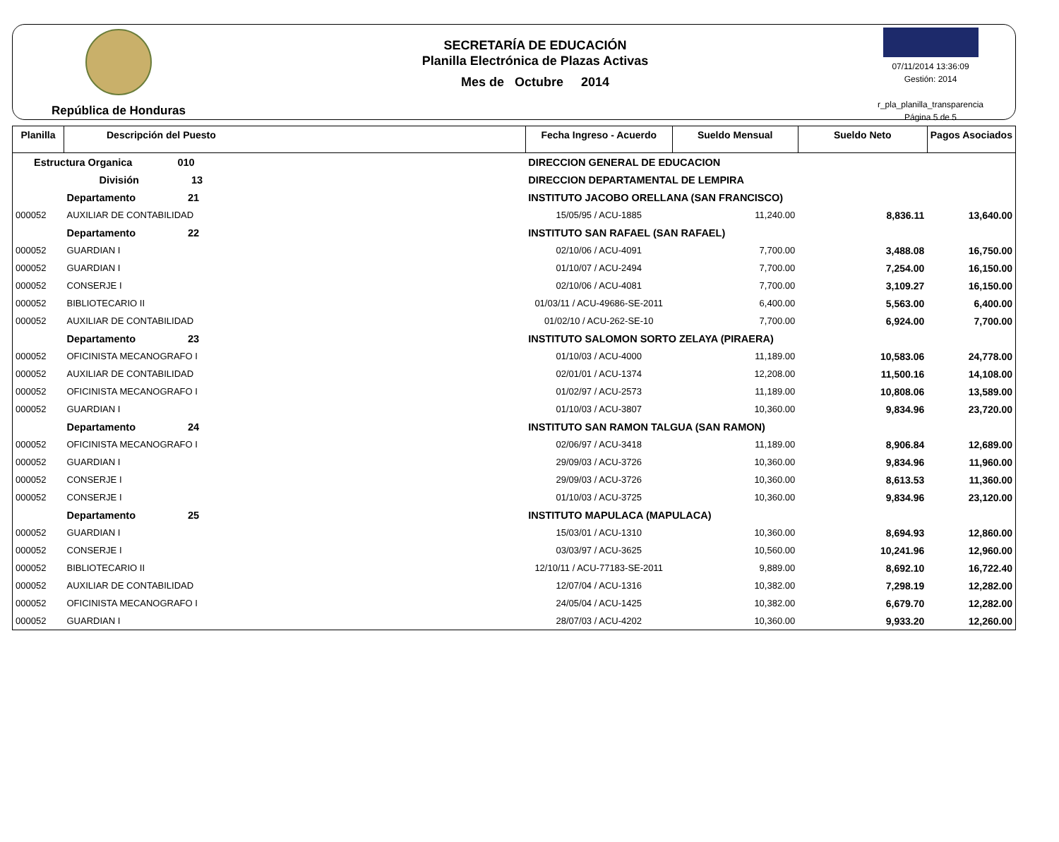República de Honduras
SECRETARÍA DE EDUCACIÓN
Planilla Electrónica de Plazas Activas
Mes de Octubre 2014
07/11/2014 13:36:09
Gestión: 2014
r_pla_planilla_transparencia
Página 5 de 5
| Planilla | Descripción del Puesto | | Fecha Ingreso - Acuerdo | Sueldo Mensual | Sueldo Neto | Pagos Asociados |
| --- | --- | --- | --- | --- | --- | --- |
| Estructura Organica 010 | | DIRECCION GENERAL DE EDUCACION | | | | |
| | División 13 | DIRECCION DEPARTAMENTAL DE LEMPIRA | | | | |
| | Departamento 21 | INSTITUTO JACOBO ORELLANA (SAN FRANCISCO) | | | | |
| 000052 | AUXILIAR DE CONTABILIDAD | | 15/05/95 / ACU-1885 | 11,240.00 | 8,836.11 | 13,640.00 |
| | Departamento 22 | INSTITUTO SAN RAFAEL (SAN RAFAEL) | | | | |
| 000052 | GUARDIAN I | | 02/10/06 / ACU-4091 | 7,700.00 | 3,488.08 | 16,750.00 |
| 000052 | GUARDIAN I | | 01/10/07 / ACU-2494 | 7,700.00 | 7,254.00 | 16,150.00 |
| 000052 | CONSERJE I | | 02/10/06 / ACU-4081 | 7,700.00 | 3,109.27 | 16,150.00 |
| 000052 | BIBLIOTECARIO II | | 01/03/11 / ACU-49686-SE-2011 | 6,400.00 | 5,563.00 | 6,400.00 |
| 000052 | AUXILIAR DE CONTABILIDAD | | 01/02/10 / ACU-262-SE-10 | 7,700.00 | 6,924.00 | 7,700.00 |
| | Departamento 23 | INSTITUTO SALOMON SORTO ZELAYA (PIRAERA) | | | | |
| 000052 | OFICINISTA MECANOGRAFO I | | 01/10/03 / ACU-4000 | 11,189.00 | 10,583.06 | 24,778.00 |
| 000052 | AUXILIAR DE CONTABILIDAD | | 02/01/01 / ACU-1374 | 12,208.00 | 11,500.16 | 14,108.00 |
| 000052 | OFICINISTA MECANOGRAFO I | | 01/02/97 / ACU-2573 | 11,189.00 | 10,808.06 | 13,589.00 |
| 000052 | GUARDIAN I | | 01/10/03 / ACU-3807 | 10,360.00 | 9,834.96 | 23,720.00 |
| | Departamento 24 | INSTITUTO SAN RAMON TALGUA (SAN RAMON) | | | | |
| 000052 | OFICINISTA MECANOGRAFO I | | 02/06/97 / ACU-3418 | 11,189.00 | 8,906.84 | 12,689.00 |
| 000052 | GUARDIAN I | | 29/09/03 / ACU-3726 | 10,360.00 | 9,834.96 | 11,960.00 |
| 000052 | CONSERJE I | | 29/09/03 / ACU-3726 | 10,360.00 | 8,613.53 | 11,360.00 |
| 000052 | CONSERJE I | | 01/10/03 / ACU-3725 | 10,360.00 | 9,834.96 | 23,120.00 |
| | Departamento 25 | INSTITUTO MAPULACA (MAPULACA) | | | | |
| 000052 | GUARDIAN I | | 15/03/01 / ACU-1310 | 10,360.00 | 8,694.93 | 12,860.00 |
| 000052 | CONSERJE I | | 03/03/97 / ACU-3625 | 10,560.00 | 10,241.96 | 12,960.00 |
| 000052 | BIBLIOTECARIO II | | 12/10/11 / ACU-77183-SE-2011 | 9,889.00 | 8,692.10 | 16,722.40 |
| 000052 | AUXILIAR DE CONTABILIDAD | | 12/07/04 / ACU-1316 | 10,382.00 | 7,298.19 | 12,282.00 |
| 000052 | OFICINISTA MECANOGRAFO I | | 24/05/04 / ACU-1425 | 10,382.00 | 6,679.70 | 12,282.00 |
| 000052 | GUARDIAN I | | 28/07/03 / ACU-4202 | 10,360.00 | 9,933.20 | 12,260.00 |